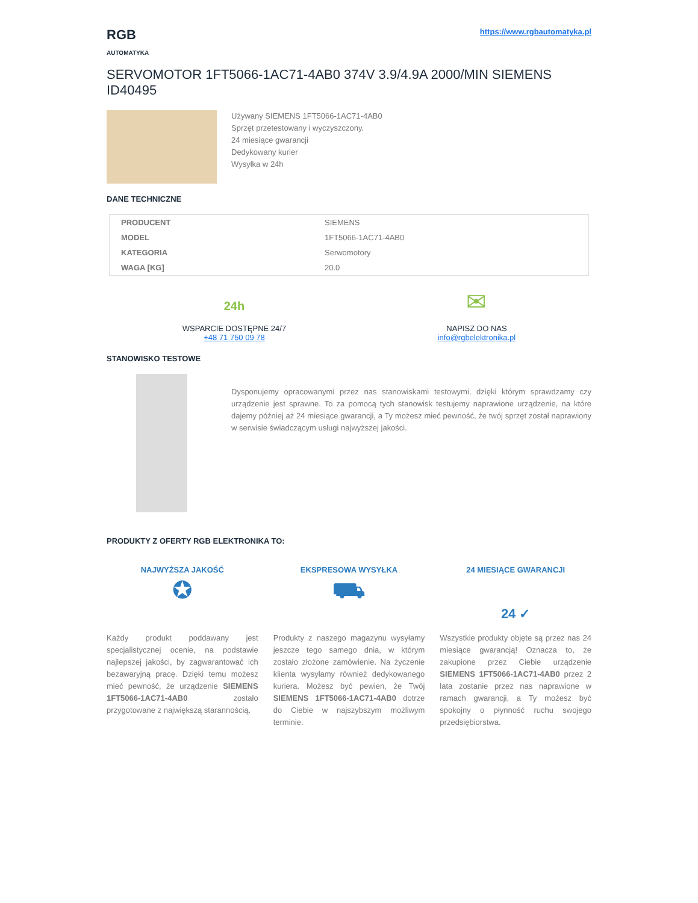RGB
AUTOMATYKA
https://www.rgbautomatyka.pl
SERVOMOTOR 1FT5066-1AC71-4AB0 374V 3.9/4.9A 2000/MIN SIEMENS ID40495
Używany SIEMENS 1FT5066-1AC71-4AB0
Sprzęt przetestowany i wyczyszczony.
24 miesiące gwarancji
Dedykowany kurier
Wysyłka w 24h
DANE TECHNICZNE
| PRODUCENT | SIEMENS |
| MODEL | 1FT5066-1AC71-4AB0 |
| KATEGORIA | Serwomotory |
| WAGA [KG] | 20.0 |
24h
WSPARCIE DOSTĘPNE 24/7
+48 71 750 09 78
✉
NAPISZ DO NAS
info@rgbelektronika.pl
STANOWISKO TESTOWE
Dysponujemy opracowanymi przez nas stanowiskami testowymi, dzięki którym sprawdzamy czy urządzenie jest sprawne. To za pomocą tych stanowisk testujemy naprawione urządzenie, na które dajemy później aż 24 miesiące gwarancji, a Ty możesz mieć pewność, że twój sprzęt został naprawiony w serwisie świadczącym usługi najwyższej jakości.
PRODUKTY Z OFERTY RGB ELEKTRONIKA TO:
NAJWYŻSZA JAKOŚĆ
✪
Każdy produkt poddawany jest specjalistycznej ocenie, na podstawie najlepszej jakości, by zagwarantować ich bezawaryjną pracę. Dzięki temu możesz mieć pewność, że urządzenie SIEMENS 1FT5066-1AC71-4AB0 zostało przygotowane z największą starannością.
EKSPRESOWA WYSYŁKA
⛟
Produkty z naszego magazynu wysyłamy jeszcze tego samego dnia, w którym zostało złożone zamówienie. Na życzenie klienta wysyłamy również dedykowanego kuriera. Możesz być pewien, że Twój SIEMENS 1FT5066-1AC71-4AB0 dotrze do Ciebie w najszybszym możliwym terminie.
24 MIESIĄCE GWARANCJI
24 ✓
Wszystkie produkty objęte są przez nas 24 miesiące gwarancją! Oznacza to, że zakupione przez Ciebie urządzenie SIEMENS 1FT5066-1AC71-4AB0 przez 2 lata zostanie przez nas naprawione w ramach gwarancji, a Ty możesz być spokojny o płynność ruchu swojego przedsiębiorstwa.